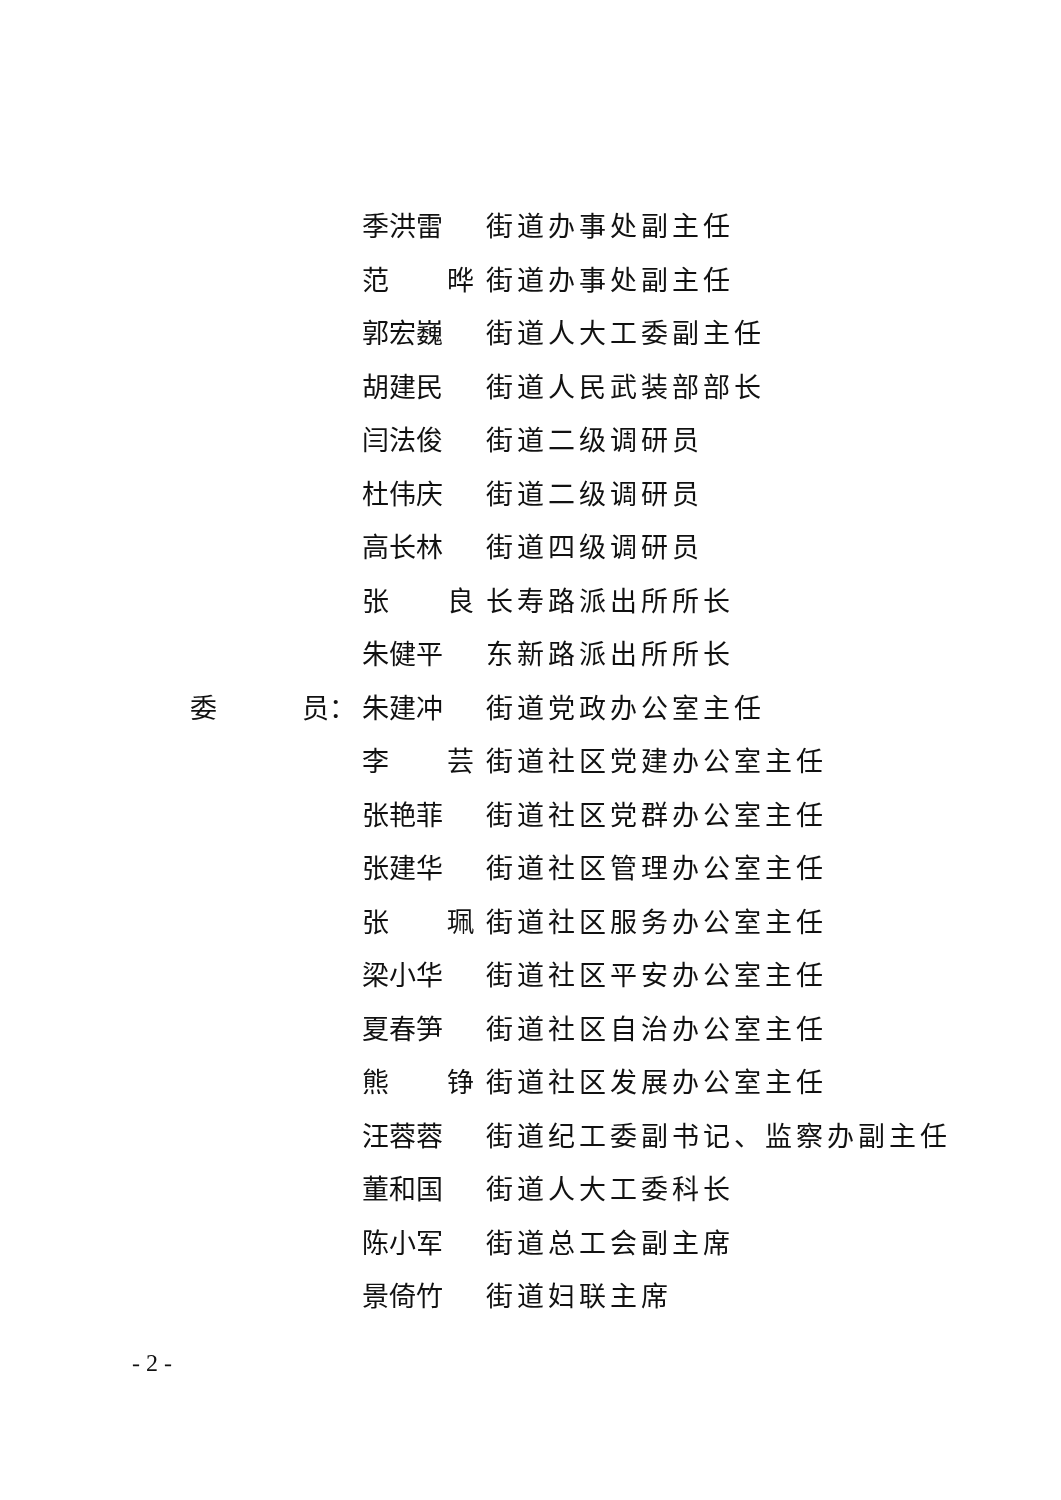季洪雷 街道办事处副主任
范 晔 街道办事处副主任
郭宏巍 街道人大工委副主任
胡建民 街道人民武装部部长
闫法俊 街道二级调研员
杜伟庆 街道二级调研员
高长林 街道四级调研员
张 良 长寿路派出所所长
朱健平 东新路派出所所长
委 员： 朱建冲 街道党政办公室主任
李 芸 街道社区党建办公室主任
张艳菲 街道社区党群办公室主任
张建华 街道社区管理办公室主任
张 珮 街道社区服务办公室主任
梁小华 街道社区平安办公室主任
夏春笋 街道社区自治办公室主任
熊 铮 街道社区发展办公室主任
汪蓉蓉 街道纪工委副书记、监察办副主任
董和国 街道人大工委科长
陈小军 街道总工会副主席
景倚竹 街道妇联主席
- 2 -